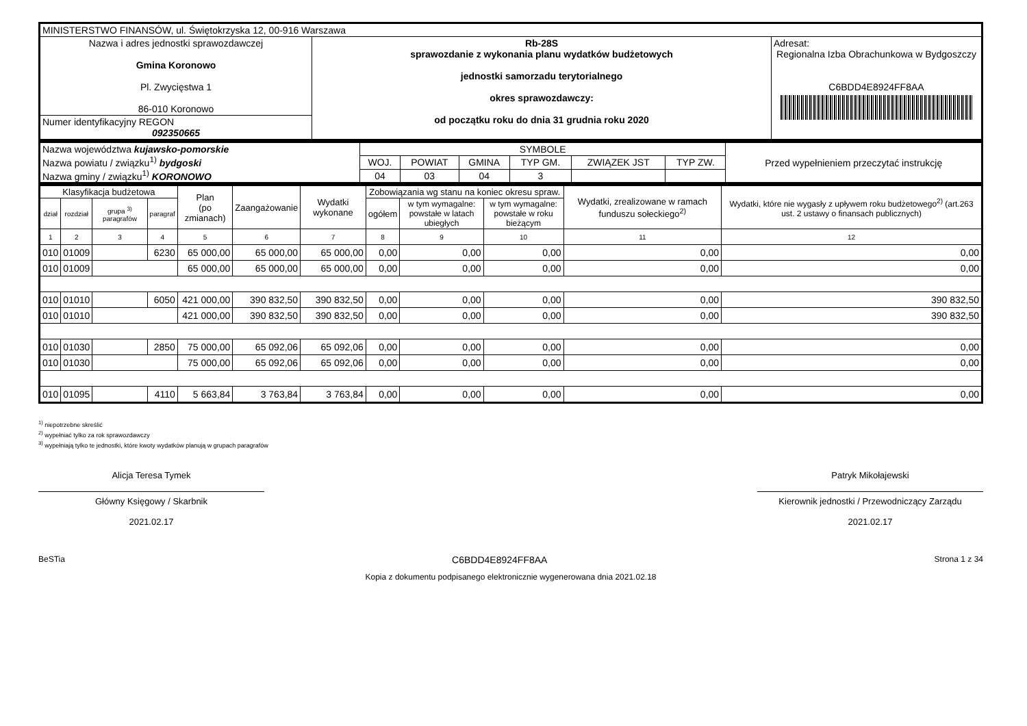| MINISTERSTWO FINANSÓW, ul. Świętokrzyska 12, 00-916 Warszawa | | |
| Nazwa i adres jednostki sprawozdawczej Gmina Koronowo Pl. Zwycięstwa 1 86-010 Koronowo | Rb-28S sprawozdanie z wykonania planu wydatków budżetowych jednostki samorzadu terytorialnego okres sprawozdawczy: od początku roku do dnia 31 grudnia roku 2020 | Adresat: Regionalna Izba Obrachunkowa w Bydgoszczy C6BDD4E8924FF8AA |
| Numer identyfikacyjny REGON 092350665 | | |
| Nazwa województwa kujawsko-pomorskie Nazwa powiatu / związku<sup>1)</sup> bydgoski Nazwa gminy / związku<sup>1)</sup> KORONOWO | SYMBOLE | | | | | | Przed wypełnieniem przeczytać instrukcję |
| | WOJ. | POWIAT | GMINA | TYP GM. | ZWIĄZEK JST | TYP ZW. | |
| | 04 | 03 | 04 | 3 | | | |
| Klasyfikacja budżetowa | | | | Plan (po zmianach) | Zaangażowanie | Wydatki wykonane | Zobowiązania wg stanu na koniec okresu spraw. | | | Wydatki, zrealizowane w ramach funduszu sołeckiego<sup>2)</sup> | Wydatki, które nie wygasły z upływem roku budżetowego<sup>2)</sup> (art.263 ust. 2 ustawy o finansach publicznych) |
| --- | --- | --- | --- | --- | --- | --- | --- | --- | --- | --- | --- |
| dział | rozdział | grupa <sup>3)</sup> paragrafów | paragraf | | | | ogółem | w tym wymagalne: powstałe w latach ubiegłych | w tym wymagalne: powstałe w roku bieżącym | | |
| 1 | 2 | 3 | 4 | 5 | 6 | 7 | 8 | 9 | 10 | 11 | 12 |
| 010 | 01009 | | 6230 | 65 000,00 | 65 000,00 | 65 000,00 | 0,00 | 0,00 | 0,00 | 0,00 | 0,00 |
| 010 | 01009 | | | 65 000,00 | 65 000,00 | 65 000,00 | 0,00 | 0,00 | 0,00 | 0,00 | 0,00 |
| 010 | 01010 | | 6050 | 421 000,00 | 390 832,50 | 390 832,50 | 0,00 | 0,00 | 0,00 | 0,00 | 390 832,50 |
| 010 | 01010 | | | 421 000,00 | 390 832,50 | 390 832,50 | 0,00 | 0,00 | 0,00 | 0,00 | 390 832,50 |
| 010 | 01030 | | 2850 | 75 000,00 | 65 092,06 | 65 092,06 | 0,00 | 0,00 | 0,00 | 0,00 | 0,00 |
| 010 | 01030 | | | 75 000,00 | 65 092,06 | 65 092,06 | 0,00 | 0,00 | 0,00 | 0,00 | 0,00 |
| 010 | 01095 | | 4110 | 5 663,84 | 3 763,84 | 3 763,84 | 0,00 | 0,00 | 0,00 | 0,00 | 0,00 |
<sup>1)</sup> niepotrzebne skreślić
<sup>2)</sup> wypełniać tylko za rok sprawozdawczy
<sup>3)</sup> wypełniają tylko te jednostki, które kwoty wydatków planują w grupach paragrafów
Alicja Teresa Tymek
Główny Księgowy / Skarbnik
2021.02.17
Patryk Mikołajewski
Kierownik jednostki / Przewodniczący Zarządu
2021.02.17
BeSTia C6BDD4E8924FF8AA Strona 1 z 34
Kopia z dokumentu podpisanego elektronicznie wygenerowana dnia 2021.02.18